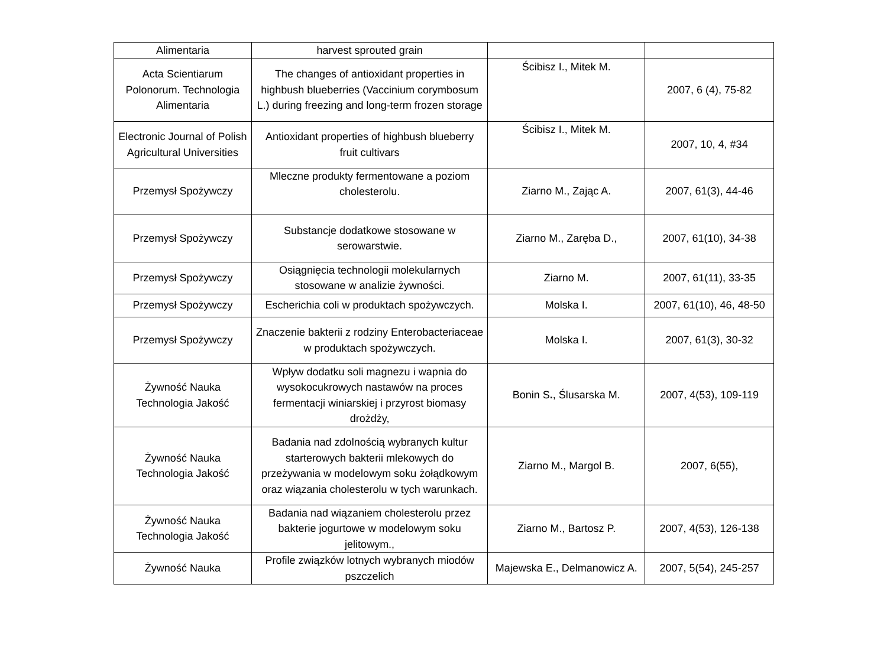| Alimentaria | harvest sprouted grain | | |
| Acta Scientiarum Polonorum. Technologia Alimentaria | The changes of antioxidant properties in highbush blueberries (Vaccinium corymbosum L.) during freezing and long-term frozen storage | Ścibisz I., Mitek M. | 2007, 6 (4), 75-82 |
| Electronic Journal of Polish Agricultural Universities | Antioxidant properties of highbush blueberry fruit cultivars | Ścibisz I., Mitek M. | 2007, 10, 4, #34 |
| Przemysł Spożywczy | Mleczne produkty fermentowane a poziom cholesterolu. | Ziarno M., Zając A. | 2007, 61(3), 44-46 |
| Przemysł Spożywczy | Substancje dodatkowe stosowane w serowarstwie. | Ziarno M., Zaręba D., | 2007, 61(10), 34-38 |
| Przemysł Spożywczy | Osiągnięcia technologii molekularnych stosowane w analizie żywności. | Ziarno M. | 2007, 61(11), 33-35 |
| Przemysł Spożywczy | Escherichia coli w produktach spożywczych. | Molska I. | 2007, 61(10), 46, 48-50 |
| Przemysł Spożywczy | Znaczenie bakterii z rodziny Enterobacteriaceae w produktach spożywczych. | Molska I. | 2007, 61(3), 30-32 |
| Żywność Nauka Technologia Jakość | Wpływ dodatku soli magnezu i wapnia do wysokocukrowych nastawów na proces fermentacji winiarskiej i przyrost biomasy drożdży, | Bonin S . , Ślusarska M. | 2007, 4(53), 109-119 |
| Żywność Nauka Technologia Jakość | Badania nad zdolnością wybranych kultur starterowych bakterii mlekowych do przeżywania w modelowym soku żołądkowym oraz wiązania cholesterolu w tych warunkach. | Ziarno M., Margol B. | 2007, 6(55), |
| Żywność Nauka Technologia Jakość | Badania nad wiązaniem cholesterolu przez bakterie jogurtowe w modelowym soku jelitowym., | Ziarno M., Bartosz P. | 2007, 4(53), 126-138 |
| Żywność Nauka | Profile związków lotnych wybranych miodów pszczelich | Majewska E., Delmanowicz A. | 2007, 5(54), 245-257 |